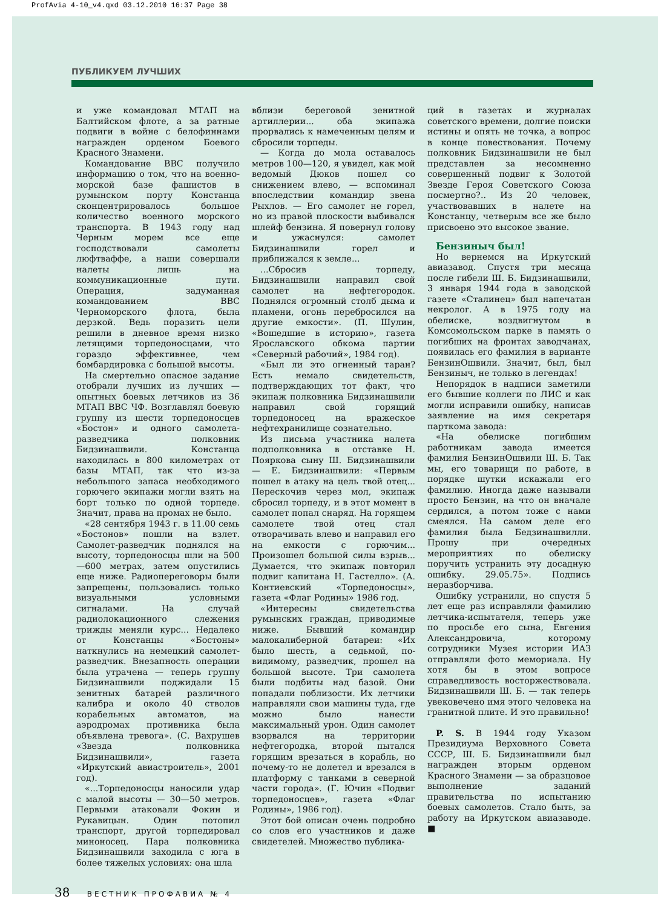ProfAvia 4-10_v4.qxd 03.12.2010 16:37 Page 38
ПУБЛИКУЕМ ЛУЧШИХ
и уже командовал МТАП на Балтийском флоте, а за ратные подвиги в войне с белофиннами награжден орденом Боевого Красного Знамени.
Командование ВВС получило информацию о том, что на военно-морской базе фашистов в румынском порту Констанца сконцентрировалось большое количество военного морского транспорта. В 1943 году над Черным морем все еще господствовали самолеты люфтваффе, а наши совершали налеты лишь на коммуникационные пути. Операция, задуманная командованием ВВС Черноморского флота, была дерзкой. Ведь поразить цели решили в дневное время низко летящими торпедоносцами, что гораздо эффективнее, чем бомбардировка с большой высоты.
На смертельно опасное задание отобрали лучших из лучших — опытных боевых летчиков из 36 МТАП ВВС ЧФ. Возглавлял боевую группу из шести торпедоносцев «Бостон» и одного самолета-разведчика полковник Бидзинашвили. Констанца находилась в 800 километрах от базы МТАП, так что из-за небольшого запаса необходимого горючего экипажи могли взять на борт только по одной торпеде. Значит, права на промах не было.
«28 сентября 1943 г. в 11.00 семь «Бостонов» пошли на взлет. Самолет-разведчик поднялся на высоту, торпедоносцы шли на 500—600 метрах, затем опустились еще ниже. Радиопереговоры были запрещены, пользовались только визуальными условными сигналами. На случай радиолокационного слежения трижды меняли курс... Недалеко от Констанцы «Бостоны» наткнулись на немецкий самолет-разведчик. Внезапность операции была утрачена — теперь группу Бидзинашвили поджидали 15 зенитных батарей различного калибра и около 40 стволов корабельных автоматов, на аэродромах противника была объявлена тревога». (С. Вахрушев «Звезда полковника Бидзинашвили», газета «Иркутский авиастроитель», 2001 год).
«...Торпедоносцы наносили удар с малой высоты — 30—50 метров. Первыми атаковали Фокин и Рукавицын. Один потопил транспорт, другой торпедировал миноносец. Пара полковника Бидзинашвили заходила с юга в более тяжелых условиях: она шла
вблизи береговой зенитной артиллерии... оба экипажа прорвались к намеченным целям и сбросили торпеды.
— Когда до мола оставалось метров 100—120, я увидел, как мой ведомый Дюков пошел со снижением влево, — вспоминал впоследствии командир звена Рыхлов. — Его самолет не горел, но из правой плоскости выбивался шлейф бензина. Я повернул голову и ужаснулся: самолет Бидзинашвили горел и приближался к земле...
...Сбросив торпеду, Бидзинашвили направил свой самолет на нефтегородок. Поднялся огромный столб дыма и пламени, огонь перебросился на другие емкости». (П. Шулин, «Вошедшие в историю», газета Ярославского обкома партии «Северный рабочий», 1984 год).
«Был ли это огненный таран? Есть немало свидетельств, подтверждающих тот факт, что экипаж полковника Бидзинашвили направил свой горящий торпедоносец на вражеское нефтехранилище сознательно.
Из письма участника налета подполковника в отставке Н. Поярко­ва сыну Ш. Бидзинашвили — Е. Бидзинашвили: «Первым пошел в атаку на цель твой отец... Перескочив через мол, экипаж сбросил торпеду, и в этот момент в самолет попал снаряд. На горящем самолете твой отец стал отворачивать влево и направил его на емкости с горючим... Произошел большой силы взрыв... Думается, что экипаж повторил подвиг капитана Н. Гастелло». (А. Контиевский «Торпедоносцы», газета «Флаг Родины» 1986 год.
«Интересны свидетельства румынских граждан, приводимые ниже. Бывший командир малокалиберной батареи: «Их было шесть, а седьмой, по-видимому, разведчик, прошел на большой высоте. Три самолета были подбиты над базой. Они попадали поблизости. Их летчики направляли свои машины туда, где можно было нанести максимальный урон. Один самолет взорвался на территории нефтегородка, второй пытался горящим врезаться в корабль, но почему-то не долетел и врезался в платформу с танками в северной части города». (Г. Ючин «Подвиг торпедоносцев», газета «Флаг Родины», 1986 год).
Этот бой описан очень подробно со слов его участников и даже свидетелей. Множество публика-
ций в газетах и журналах советского времени, долгие поиски истины и опять не точка, а вопрос в конце повествования. Почему полковник Бидзинашвили не был представлен за несомненно совершенный подвиг к Золотой Звезде Героя Советского Союза посмертно?.. Из 20 человек, участвовавших в налете на Констанцу, четверым все же было присвоено это высокое звание.
Бензиныч был!
Но вернемся на Иркутский авиазавод. Спустя три месяца после гибели Ш. Б. Бидзинашвили, 3 января 1944 года в заводской газете «Сталинец» был напечатан некролог. А в 1975 году на обелиске, воздвигнутом в Комсомольском парке в память о погибших на фронтах заводчанах, появилась его фамилия в варианте БензинОшвили. Значит, был, был Бензиныч, не только в легендах!
Непорядок в надписи заметили его бывшие коллеги по ЛИС и как могли исправили ошибку, написав заявление на имя секретаря парткома завода:
«На обелиске погибшим работникам завода имеется фамилия БензинОшвили Ш. Б. Так мы, его товарищи по работе, в порядке шутки искажали его фамилию. Иногда даже называли просто Бензин, на что он вначале сердился, а потом тоже с нами смеялся. На самом деле его фамилия была Бедзинашвилли. Прошу при очередных мероприятиях по обелиску поручить устранить эту досадную ошибку. 29.05.75». Подпись неразборчива.
Ошибку устранили, но спустя 5 лет еще раз исправляли фамилию летчика-испытателя, теперь уже по просьбе его сына, Евгения Александровича, которому сотрудники Музея истории ИАЗ отправляли фото мемориала. Ну хотя бы в этом вопросе справедливость восторжествовала. Бидзинашвили Ш. Б. — так теперь увековечено имя этого человека на гранитной плите. И это правильно!
P. S. В 1944 году Указом Президиума Верховного Совета СССР, Ш. Б. Бидзинашвили был награжден вторым орденом Красного Знамени — за образцовое выполнение заданий правительства по испытанию боевых самолетов. Стало быть, за работу на Иркутском авиазаводе. ■
38 ВЕСТНИК ПРОФАВИА № 4